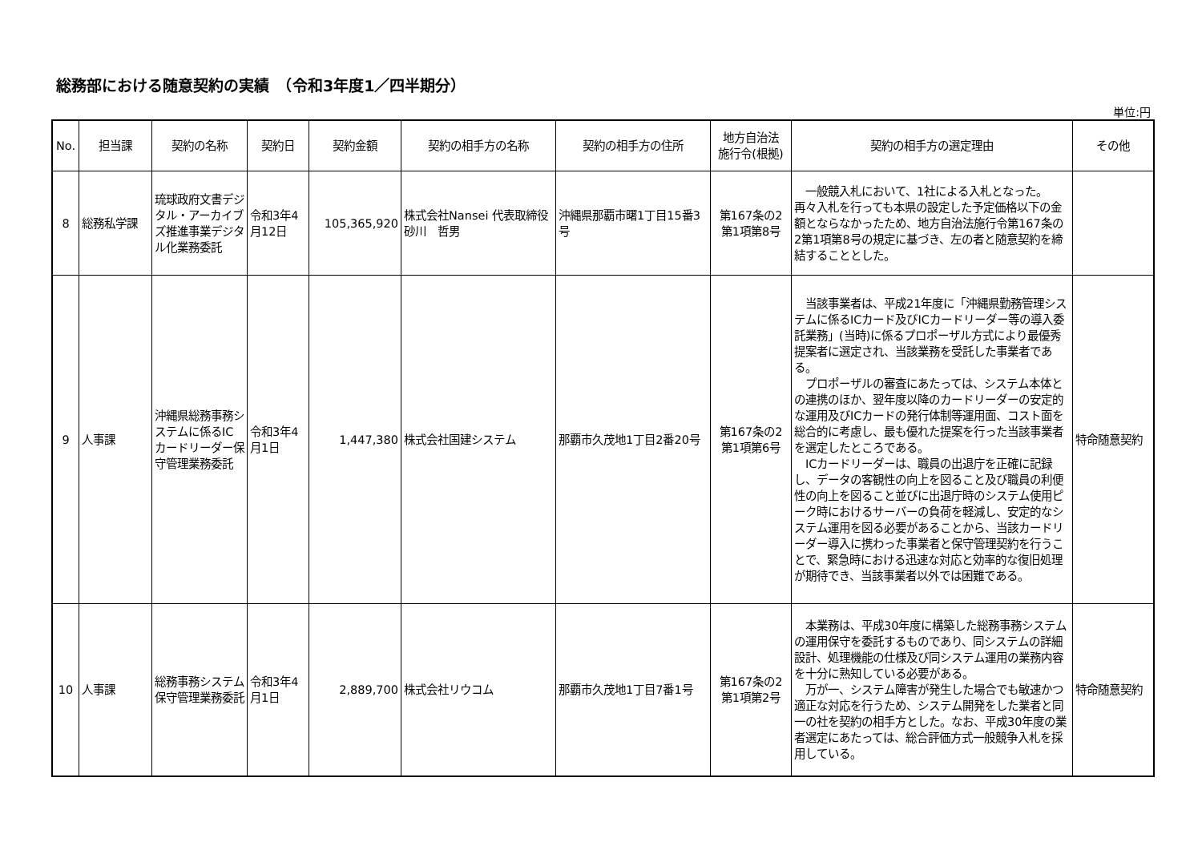総務部における随意契約の実績　（令和3年度1／四半期分）
単位:円
| No. | 担当課 | 契約の名称 | 契約日 | 契約金額 | 契約の相手方の名称 | 契約の相手方の住所 | 地方自治法 施行令(根拠) | 契約の相手方の選定理由 | その他 |
| --- | --- | --- | --- | --- | --- | --- | --- | --- | --- |
| 8 | 総務私学課 | 琉球政府文書デジタル・アーカイブズ推進事業デジタル化業務委託 | 令和3年4月12日 | 105,365,920 | 株式会社Nansei 代表取締役 砂川 哲男 | 沖縄県那覇市曙1丁目15番3号 | 第167条の2 第1項第8号 | 一般競入札において、1社による入札となった。再々入札を行っても本県の設定した予定価格以下の金額とならなかったため、地方自治法施行令第167条の2第1項第8号の規定に基づき、左の者と随意契約を締結することとした。 | |
| 9 | 人事課 | 沖縄県総務事務システムに係るICカードリーダー保守管理業務委託 | 令和3年4月1日 | 1,447,380 | 株式会社国建システム | 那覇市久茂地1丁目2番20号 | 第167条の2 第1項第6号 | 当該事業者は、平成21年度に「沖縄県勤務管理システムに係るICカード及びICカードリーダー等の導入委託業務」(当時)に係るプロポーザル方式により最優秀提案者に選定され、当該業務を受託した事業者である。 プロポーザルの審査にあたっては、システム本体との連携のほか、翌年度以降のカードリーダーの安定的な運用及びICカードの発行体制等運用面、コスト面を総合的に考慮し、最も優れた提案を行った当該事業者を選定したところである。 ICカードリーダーは、職員の出退庁を正確に記録し、データの客観性の向上を図ること及び職員の利便性の向上を図ること並びに出退庁時のシステム使用ピーク時におけるサーバーの負荷を軽減し、安定的なシステム運用を図る必要があることから、当該カードリーダー導入に携わった事業者と保守管理契約を行うことで、緊急時における迅速な対応と効率的な復旧処理が期待でき、当該事業者以外では困難である。 | 特命随意契約 |
| 10 | 人事課 | 総務事務システム保守管理業務委託 | 令和3年4月1日 | 2,889,700 | 株式会社リウコム | 那覇市久茂地1丁目7番1号 | 第167条の2 第1項第2号 | 本業務は、平成30年度に構築した総務事務システムの運用保守を委託するものであり、同システムの詳細設計、処理機能の仕様及び同システム運用の業務内容を十分に熟知している必要がある。 万が一、システム障害が発生した場合でも敏速かつ適正な対応を行うため、システム開発をした業者と同一の社を契約の相手方とした。なお、平成30年度の業者選定にあたっては、総合評価方式一般競争入札を採用している。 | 特命随意契約 |